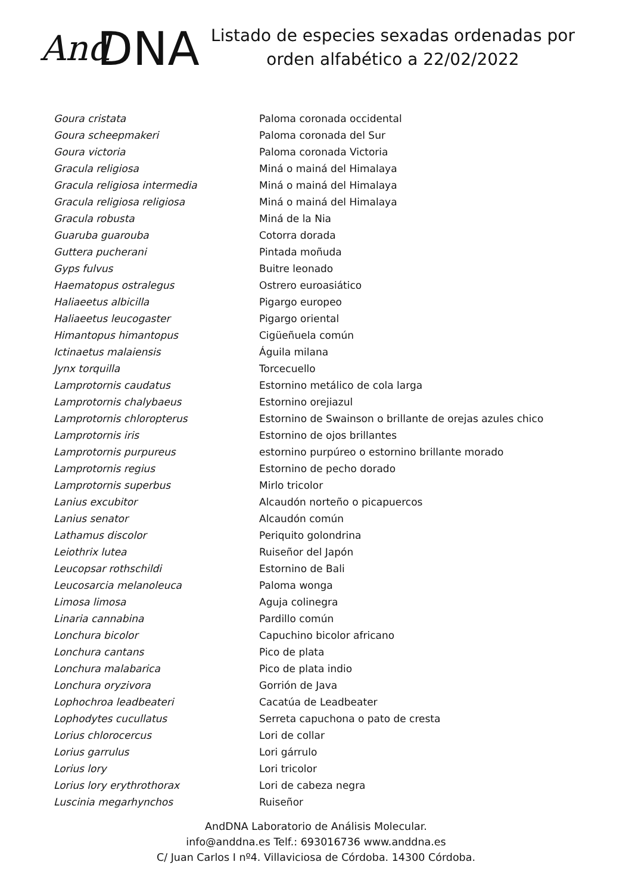And DNA
Listado de especies sexadas ordenadas por
orden alfabético a 22/02/2022
| Goura cristata | Paloma coronada occidental |
| Goura scheepmakeri | Paloma coronada del Sur |
| Goura victoria | Paloma coronada Victoria |
| Gracula religiosa | Miná o mainá del Himalaya |
| Gracula religiosa intermedia | Miná o mainá del Himalaya |
| Gracula religiosa religiosa | Miná o mainá del Himalaya |
| Gracula robusta | Miná de la Nia |
| Guaruba guarouba | Cotorra dorada |
| Guttera pucherani | Pintada moñuda |
| Gyps fulvus | Buitre leonado |
| Haematopus ostralegus | Ostrero euroasiático |
| Haliaeetus albicilla | Pigargo europeo |
| Haliaeetus leucogaster | Pigargo oriental |
| Himantopus himantopus | Cigüeñuela común |
| Ictinaetus malaiensis | Águila milana |
| Jynx torquilla | Torcecuello |
| Lamprotornis caudatus | Estornino metálico de cola larga |
| Lamprotornis chalybaeus | Estornino orejiazul |
| Lamprotornis chloropterus | Estornino de Swainson o brillante de orejas azules chico |
| Lamprotornis iris | Estornino de ojos brillantes |
| Lamprotornis purpureus | estornino purpúreo o estornino brillante morado |
| Lamprotornis regius | Estornino de pecho dorado |
| Lamprotornis superbus | Mirlo tricolor |
| Lanius excubitor | Alcaudón norteño o picapuercos |
| Lanius senator | Alcaudón común |
| Lathamus discolor | Periquito golondrina |
| Leiothrix lutea | Ruiseñor del Japón |
| Leucopsar rothschildi | Estornino de Bali |
| Leucosarcia melanoleuca | Paloma wonga |
| Limosa limosa | Aguja colinegra |
| Linaria cannabina | Pardillo común |
| Lonchura bicolor | Capuchino bicolor africano |
| Lonchura cantans | Pico de plata |
| Lonchura malabarica | Pico de plata indio |
| Lonchura oryzivora | Gorrión de Java |
| Lophochroa leadbeateri | Cacatúa de Leadbeater |
| Lophodytes cucullatus | Serreta capuchona o pato de cresta |
| Lorius chlorocercus | Lori de collar |
| Lorius garrulus | Lori gárrulo |
| Lorius lory | Lori tricolor |
| Lorius lory erythrothorax | Lori de cabeza negra |
| Luscinia megarhynchos | Ruiseñor |
AndDNA Laboratorio de Análisis Molecular.
info@anddna.es Telf.: 693016736 www.anddna.es
C/ Juan Carlos I nº4. Villaviciosa de Córdoba. 14300 Córdoba.